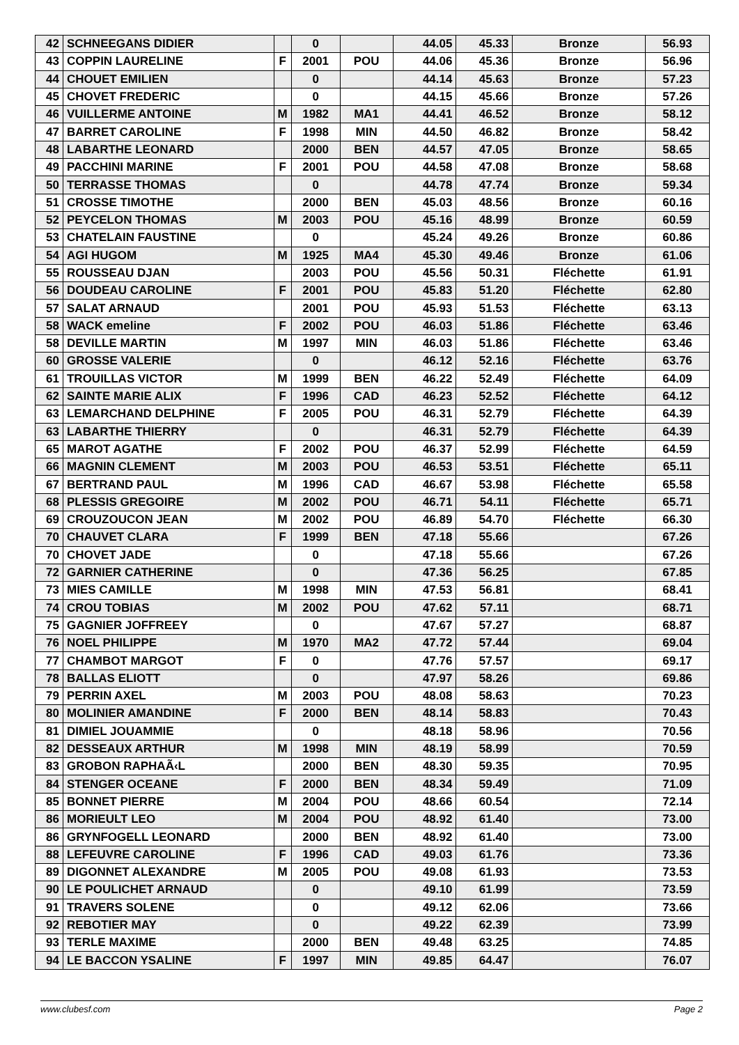| 42 | SCHNEEGANS DIDIER | | 0 | | 44.05 | 45.33 | Bronze | 56.93 |
| 43 | COPPIN LAURELINE | F | 2001 | POU | 44.06 | 45.36 | Bronze | 56.96 |
| 44 | CHOUET EMILIEN | | 0 | | 44.14 | 45.63 | Bronze | 57.23 |
| 45 | CHOVET FREDERIC | | 0 | | 44.15 | 45.66 | Bronze | 57.26 |
| 46 | VUILLERME ANTOINE | M | 1982 | MA1 | 44.41 | 46.52 | Bronze | 58.12 |
| 47 | BARRET CAROLINE | F | 1998 | MIN | 44.50 | 46.82 | Bronze | 58.42 |
| 48 | LABARTHE LEONARD | | 2000 | BEN | 44.57 | 47.05 | Bronze | 58.65 |
| 49 | PACCHINI MARINE | F | 2001 | POU | 44.58 | 47.08 | Bronze | 58.68 |
| 50 | TERRASSE THOMAS | | 0 | | 44.78 | 47.74 | Bronze | 59.34 |
| 51 | CROSSE TIMOTHE | | 2000 | BEN | 45.03 | 48.56 | Bronze | 60.16 |
| 52 | PEYCELON THOMAS | M | 2003 | POU | 45.16 | 48.99 | Bronze | 60.59 |
| 53 | CHATELAIN FAUSTINE | | 0 | | 45.24 | 49.26 | Bronze | 60.86 |
| 54 | AGI HUGOM | M | 1925 | MA4 | 45.30 | 49.46 | Bronze | 61.06 |
| 55 | ROUSSEAU DJAN | | 2003 | POU | 45.56 | 50.31 | Fléchette | 61.91 |
| 56 | DOUDEAU CAROLINE | F | 2001 | POU | 45.83 | 51.20 | Fléchette | 62.80 |
| 57 | SALAT ARNAUD | | 2001 | POU | 45.93 | 51.53 | Fléchette | 63.13 |
| 58 | WACK emeline | F | 2002 | POU | 46.03 | 51.86 | Fléchette | 63.46 |
| 58 | DEVILLE MARTIN | M | 1997 | MIN | 46.03 | 51.86 | Fléchette | 63.46 |
| 60 | GROSSE VALERIE | | 0 | | 46.12 | 52.16 | Fléchette | 63.76 |
| 61 | TROUILLAS VICTOR | M | 1999 | BEN | 46.22 | 52.49 | Fléchette | 64.09 |
| 62 | SAINTE MARIE ALIX | F | 1996 | CAD | 46.23 | 52.52 | Fléchette | 64.12 |
| 63 | LEMARCHAND DELPHINE | F | 2005 | POU | 46.31 | 52.79 | Fléchette | 64.39 |
| 63 | LABARTHE THIERRY | | 0 | | 46.31 | 52.79 | Fléchette | 64.39 |
| 65 | MAROT AGATHE | F | 2002 | POU | 46.37 | 52.99 | Fléchette | 64.59 |
| 66 | MAGNIN CLEMENT | M | 2003 | POU | 46.53 | 53.51 | Fléchette | 65.11 |
| 67 | BERTRAND PAUL | M | 1996 | CAD | 46.67 | 53.98 | Fléchette | 65.58 |
| 68 | PLESSIS GREGOIRE | M | 2002 | POU | 46.71 | 54.11 | Fléchette | 65.71 |
| 69 | CROUZOUCON JEAN | M | 2002 | POU | 46.89 | 54.70 | Fléchette | 66.30 |
| 70 | CHAUVET CLARA | F | 1999 | BEN | 47.18 | 55.66 | | 67.26 |
| 70 | CHOVET JADE | | 0 | | 47.18 | 55.66 | | 67.26 |
| 72 | GARNIER CATHERINE | | 0 | | 47.36 | 56.25 | | 67.85 |
| 73 | MIES CAMILLE | M | 1998 | MIN | 47.53 | 56.81 | | 68.41 |
| 74 | CROU TOBIAS | M | 2002 | POU | 47.62 | 57.11 | | 68.71 |
| 75 | GAGNIER JOFFREEY | | 0 | | 47.67 | 57.27 | | 68.87 |
| 76 | NOEL PHILIPPE | M | 1970 | MA2 | 47.72 | 57.44 | | 69.04 |
| 77 | CHAMBOT MARGOT | F | 0 | | 47.76 | 57.57 | | 69.17 |
| 78 | BALLAS ELIOTT | | 0 | | 47.97 | 58.26 | | 69.86 |
| 79 | PERRIN AXEL | M | 2003 | POU | 48.08 | 58.63 | | 70.23 |
| 80 | MOLINIER AMANDINE | F | 2000 | BEN | 48.14 | 58.83 | | 70.43 |
| 81 | DIMIEL JOUAMMIE | | 0 | | 48.18 | 58.96 | | 70.56 |
| 82 | DESSEAUX ARTHUR | M | 1998 | MIN | 48.19 | 58.99 | | 70.59 |
| 83 | GROBON RAPHAÃ‹L | | 2000 | BEN | 48.30 | 59.35 | | 70.95 |
| 84 | STENGER OCEANE | F | 2000 | BEN | 48.34 | 59.49 | | 71.09 |
| 85 | BONNET PIERRE | M | 2004 | POU | 48.66 | 60.54 | | 72.14 |
| 86 | MORIEULT LEO | M | 2004 | POU | 48.92 | 61.40 | | 73.00 |
| 86 | GRYNFOGELL LEONARD | | 2000 | BEN | 48.92 | 61.40 | | 73.00 |
| 88 | LEFEUVRE CAROLINE | F | 1996 | CAD | 49.03 | 61.76 | | 73.36 |
| 89 | DIGONNET ALEXANDRE | M | 2005 | POU | 49.08 | 61.93 | | 73.53 |
| 90 | LE POULICHET ARNAUD | | 0 | | 49.10 | 61.99 | | 73.59 |
| 91 | TRAVERS SOLENE | | 0 | | 49.12 | 62.06 | | 73.66 |
| 92 | REBOTIER MAY | | 0 | | 49.22 | 62.39 | | 73.99 |
| 93 | TERLE MAXIME | | 2000 | BEN | 49.48 | 63.25 | | 74.85 |
| 94 | LE BACCON YSALINE | F | 1997 | MIN | 49.85 | 64.47 | | 76.07 |
www.clubesf.com Page 2